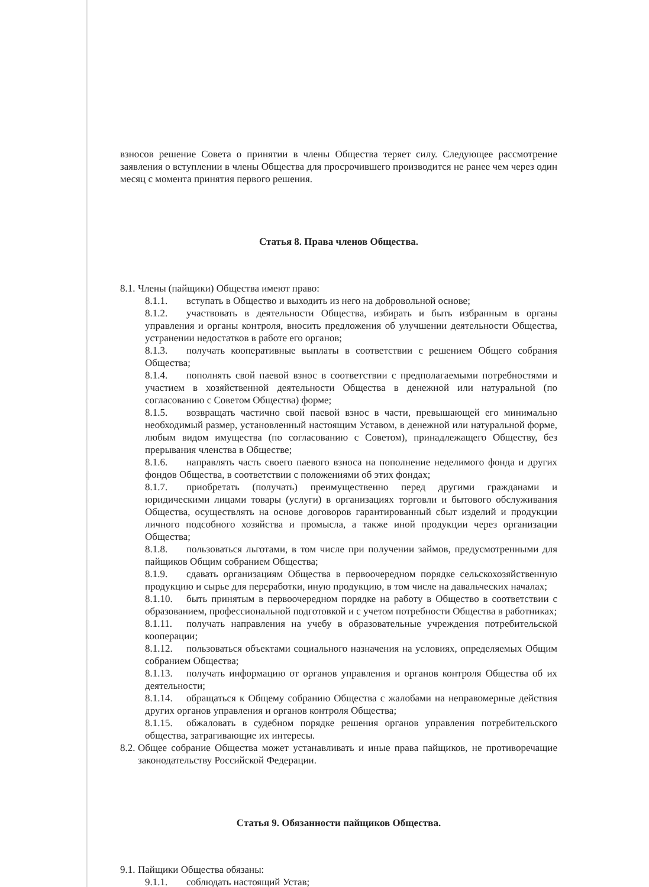взносов решение Совета о принятии в члены Общества теряет силу. Следующее рассмотрение заявления о вступлении в члены Общества для просрочившего производится не ранее чем через один месяц с момента принятия первого решения.
Статья 8. Права членов Общества.
8.1. Члены (пайщики) Общества имеют право:
8.1.1. вступать в Общество и выходить из него на добровольной основе;
8.1.2. участвовать в деятельности Общества, избирать и быть избранным в органы управления и органы контроля, вносить предложения об улучшении деятельности Общества, устранении недостатков в работе его органов;
8.1.3. получать кооперативные выплаты в соответствии с решением Общего собрания Общества;
8.1.4. пополнять свой паевой взнос в соответствии с предполагаемыми потребностями и участием в хозяйственной деятельности Общества в денежной или натуральной (по согласованию с Советом Общества) форме;
8.1.5. возвращать частично свой паевой взнос в части, превышающей его минимально необходимый размер, установленный настоящим Уставом, в денежной или натуральной форме, любым видом имущества (по согласованию с Советом), принадлежащего Обществу, без прерывания членства в Обществе;
8.1.6. направлять часть своего паевого взноса на пополнение неделимого фонда и других фондов Общества, в соответствии с положениями об этих фондах;
8.1.7. приобретать (получать) преимущественно перед другими гражданами и юридическими лицами товары (услуги) в организациях торговли и бытового обслуживания Общества, осуществлять на основе договоров гарантированный сбыт изделий и продукции личного подсобного хозяйства и промысла, а также иной продукции через организации Общества;
8.1.8. пользоваться льготами, в том числе при получении займов, предусмотренными для пайщиков Общим собранием Общества;
8.1.9. сдавать организациям Общества в первоочередном порядке сельскохозяйственную продукцию и сырье для переработки, иную продукцию, в том числе на давальческих началах;
8.1.10. быть принятым в первоочередном порядке на работу в Общество в соответствии с образованием, профессиональной подготовкой и с учетом потребности Общества в работниках;
8.1.11. получать направления на учебу в образовательные учреждения потребительской кооперации;
8.1.12. пользоваться объектами социального назначения на условиях, определяемых Общим собранием Общества;
8.1.13. получать информацию от органов управления и органов контроля Общества об их деятельности;
8.1.14. обращаться к Общему собранию Общества с жалобами на неправомерные действия других органов управления и органов контроля Общества;
8.1.15. обжаловать в судебном порядке решения органов управления потребительского общества, затрагивающие их интересы.
8.2.
Общее собрание Общества может устанавливать и иные права пайщиков, не противоречащие законодательству Российской Федерации.
Статья 9. Обязанности пайщиков Общества.
9.1. Пайщики Общества обязаны:
9.1.1. соблюдать настоящий Устав;